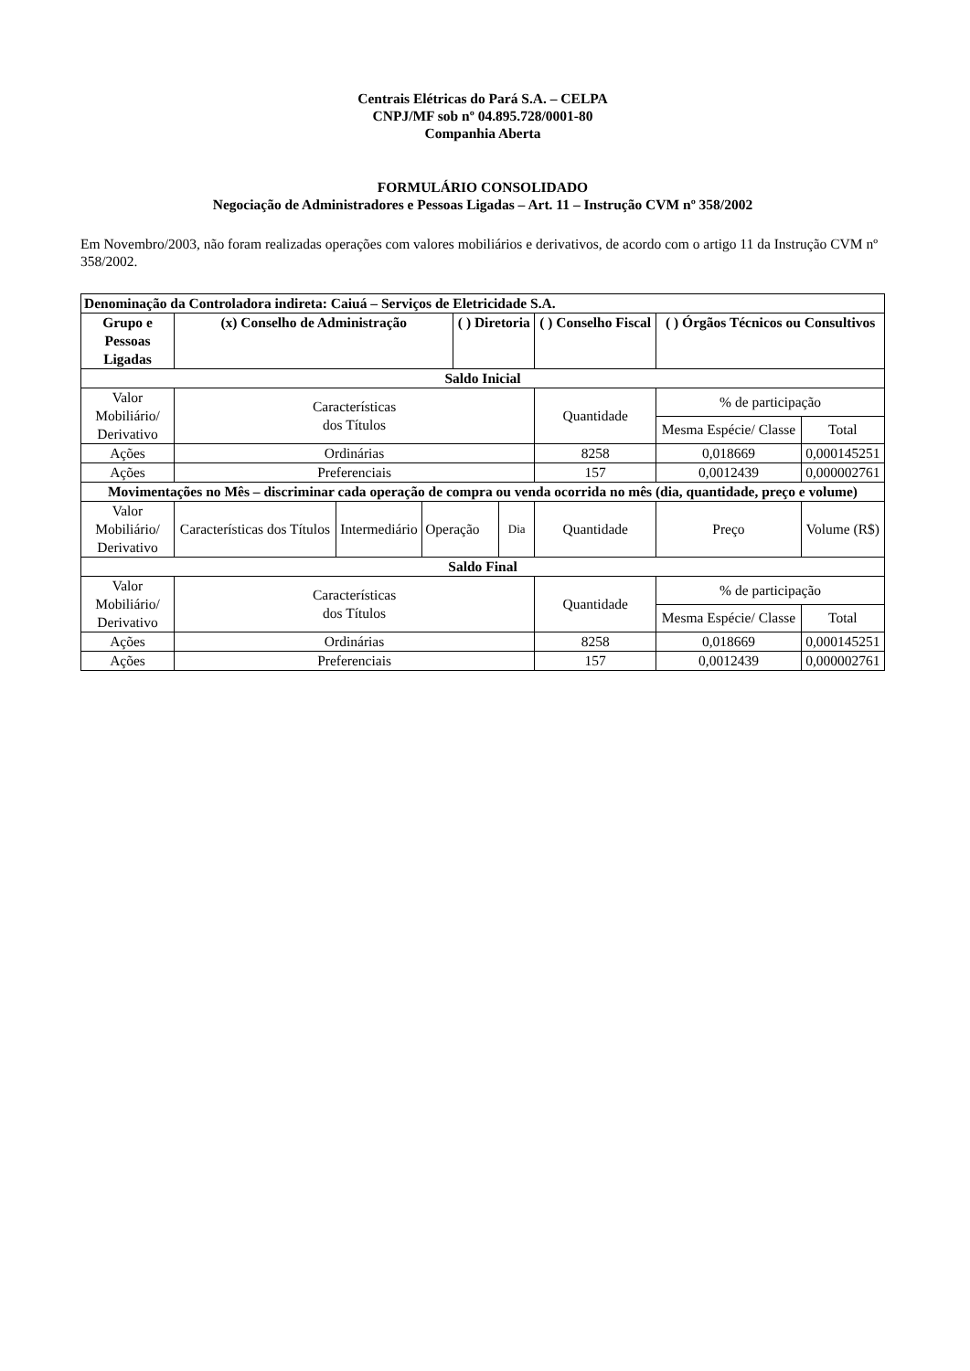Centrais Elétricas do Pará S.A. – CELPA
CNPJ/MF sob nº 04.895.728/0001-80
Companhia Aberta
FORMULÁRIO CONSOLIDADO
Negociação de Administradores e Pessoas Ligadas – Art. 11 – Instrução CVM nº 358/2002
Em Novembro/2003, não foram realizadas operações com valores mobiliários e derivativos, de acordo com o artigo 11 da Instrução CVM nº 358/2002.
| Denominação da Controladora indireta: Caiuá – Serviços de Eletricidade S.A. | | | | | | | | |
| Grupo e Pessoas Ligadas | (x) Conselho de Administração | | | ( ) Diretoria | | ( ) Conselho Fiscal | ( ) Órgãos Técnicos ou Consultivos | |
| Saldo Inicial | | | | | | | | |
| Valor Mobiliário/ Derivativo | Características dos Títulos | | | | | Quantidade | % de participação | |
| | | | | | | | Mesma Espécie/ Classe | Total |
| Ações | Ordinárias | | | | | 8258 | 0,018669 | 0,000145251 |
| Ações | Preferenciais | | | | | 157 | 0,0012439 | 0,000002761 |
| Movimentações no Mês – discriminar cada operação de compra ou venda ocorrida no mês (dia, quantidade, preço e volume) | | | | | | | | |
| Valor Mobiliário/ Derivativo | Características dos Títulos | Intermediário | Operação | | Dia | Quantidade | Preço | Volume (R$) |
| Saldo Final | | | | | | | | |
| Valor Mobiliário/ Derivativo | Características dos Títulos | | | | | Quantidade | % de participação | |
| | | | | | | | Mesma Espécie/ Classe | Total |
| Ações | Ordinárias | | | | | 8258 | 0,018669 | 0,000145251 |
| Ações | Preferenciais | | | | | 157 | 0,0012439 | 0,000002761 |